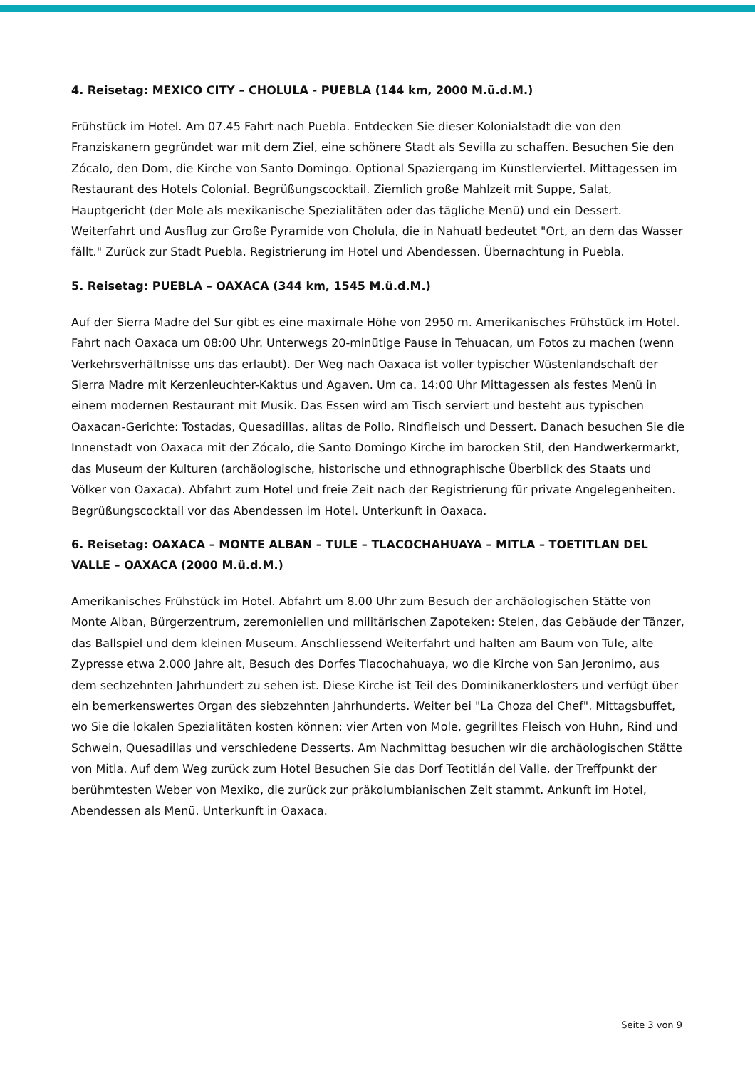4. Reisetag: MEXICO CITY – CHOLULA - PUEBLA (144 km, 2000 M.ü.d.M.)
Frühstück im Hotel. Am 07.45 Fahrt nach Puebla. Entdecken Sie dieser Kolonialstadt die von den Franziskanern gegründet war mit dem Ziel, eine schönere Stadt als Sevilla zu schaffen. Besuchen Sie den Zócalo, den Dom, die Kirche von Santo Domingo. Optional Spaziergang im Künstlerviertel. Mittagessen im Restaurant des Hotels Colonial. Begrüßungscocktail. Ziemlich große Mahlzeit mit Suppe, Salat, Hauptgericht (der Mole als mexikanische Spezialitäten oder das tägliche Menü) und ein Dessert. Weiterfahrt und Ausflug zur Große Pyramide von Cholula, die in Nahuatl bedeutet "Ort, an dem das Wasser fällt." Zurück zur Stadt Puebla. Registrierung im Hotel und Abendessen. Übernachtung in Puebla.
5. Reisetag: PUEBLA – OAXACA (344 km, 1545 M.ü.d.M.)
Auf der Sierra Madre del Sur gibt es eine maximale Höhe von 2950 m. Amerikanisches Frühstück im Hotel. Fahrt nach Oaxaca um 08:00 Uhr. Unterwegs 20-minütige Pause in Tehuacan, um Fotos zu machen (wenn Verkehrsverhältnisse uns das erlaubt). Der Weg nach Oaxaca ist voller typischer Wüstenlandschaft der Sierra Madre mit Kerzenleuchter-Kaktus und Agaven. Um ca. 14:00 Uhr Mittagessen als festes Menü in einem modernen Restaurant mit Musik. Das Essen wird am Tisch serviert und besteht aus typischen Oaxacan-Gerichte: Tostadas, Quesadillas, alitas de Pollo, Rindfleisch und Dessert. Danach besuchen Sie die Innenstadt von Oaxaca mit der Zócalo, die Santo Domingo Kirche im barocken Stil, den Handwerkermarkt, das Museum der Kulturen (archäologische, historische und ethnographische Überblick des Staats und Völker von Oaxaca). Abfahrt zum Hotel und freie Zeit nach der Registrierung für private Angelegenheiten. Begrüßungscocktail vor das Abendessen im Hotel. Unterkunft in Oaxaca.
6. Reisetag: OAXACA – MONTE ALBAN – TULE – TLACOCHAHUAYA – MITLA – TOETITLAN DEL VALLE – OAXACA (2000 M.ü.d.M.)
Amerikanisches Frühstück im Hotel. Abfahrt um 8.00 Uhr zum Besuch der archäologischen Stätte von Monte Alban, Bürgerzentrum, zeremoniellen und militärischen Zapoteken: Stelen, das Gebäude der Tänzer, das Ballspiel und dem kleinen Museum. Anschliessend Weiterfahrt und halten am Baum von Tule, alte Zypresse etwa 2.000 Jahre alt, Besuch des Dorfes Tlacochahuaya, wo die Kirche von San Jeronimo, aus dem sechzehnten Jahrhundert zu sehen ist. Diese Kirche ist Teil des Dominikanerklosters und verfügt über ein bemerkenswertes Organ des siebzehnten Jahrhunderts. Weiter bei "La Choza del Chef". Mittagsbuffet, wo Sie die lokalen Spezialitäten kosten können: vier Arten von Mole, gegrilltes Fleisch von Huhn, Rind und Schwein, Quesadillas und verschiedene Desserts. Am Nachmittag besuchen wir die archäologischen Stätte von Mitla. Auf dem Weg zurück zum Hotel Besuchen Sie das Dorf Teotitlán del Valle, der Treffpunkt der berühmtesten Weber von Mexiko, die zurück zur präkolumbianischen Zeit stammt. Ankunft im Hotel, Abendessen als Menü. Unterkunft in Oaxaca.
Seite 3 von 9